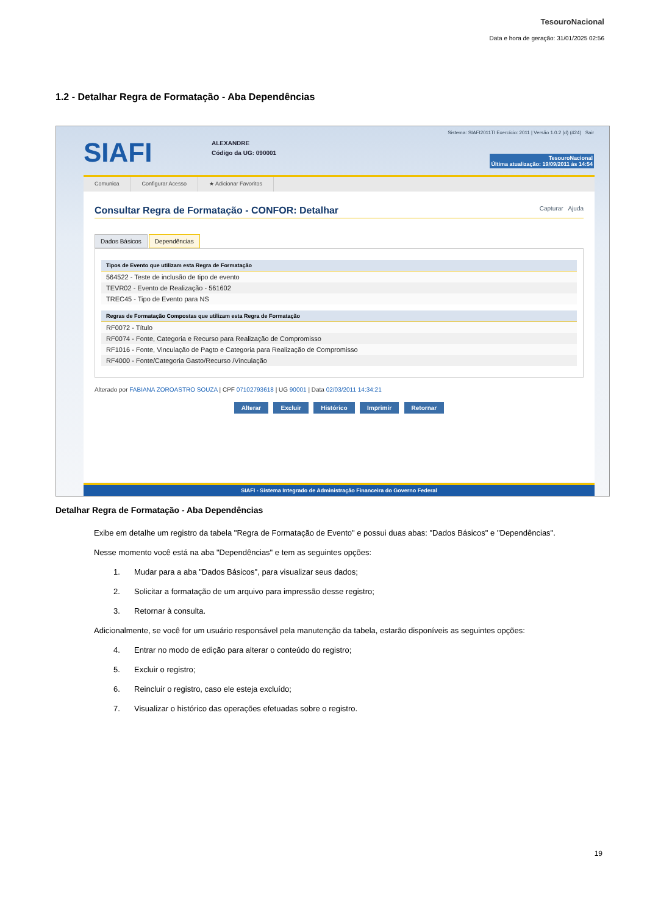TesouroNacional
Data e hora de geração: 31/01/2025 02:56
1.2 - Detalhar Regra de Formatação - Aba Dependências
SIAFI
ALEXANDRE
Código da UG: 090001
Sistema: SIAFI2011TI Exercício: 2011 | Versão 1.0.2 (d) (424) Sair
TesouroNacional
Última atualização: 19/09/2011 às 14:54
Comunica Configurar Acesso ★ Adicionar Favoritos
Consultar Regra de Formatação - CONFOR: Detalhar Capturar Ajuda
Dados Básicos Dependências
Tipos de Evento que utilizam esta Regra de Formatação
564522 - Teste de inclusão de tipo de evento
TEVR02 - Evento de Realização - 561602
TREC45 - Tipo de Evento para NS
Regras de Formatação Compostas que utilizam esta Regra de Formatação
RF0072 - Título
RF0074 - Fonte, Categoria e Recurso para Realização de Compromisso
RF1016 - Fonte, Vinculação de Pagto e Categoria para Realização de Compromisso
RF4000 - Fonte/Categoria Gasto/Recurso /Vinculação
Alterado por FABIANA ZOROASTRO SOUZA | CPF 07102793618 | UG 90001 | Data 02/03/2011 14:34:21
Alterar Excluir Histórico Imprimir Retornar
SIAFI - Sistema Integrado de Administração Financeira do Governo Federal
Detalhar Regra de Formatação - Aba Dependências
Exibe em detalhe um registro da tabela "Regra de Formatação de Evento" e possui duas abas: "Dados Básicos" e "Dependências".
Nesse momento você está na aba "Dependências" e tem as seguintes opções:
1. Mudar para a aba "Dados Básicos", para visualizar seus dados;
2. Solicitar a formatação de um arquivo para impressão desse registro;
3. Retornar à consulta.
Adicionalmente, se você for um usuário responsável pela manutenção da tabela, estarão disponíveis as seguintes opções:
4. Entrar no modo de edição para alterar o conteúdo do registro;
5. Excluir o registro;
6. Reincluir o registro, caso ele esteja excluído;
7. Visualizar o histórico das operações efetuadas sobre o registro.
19